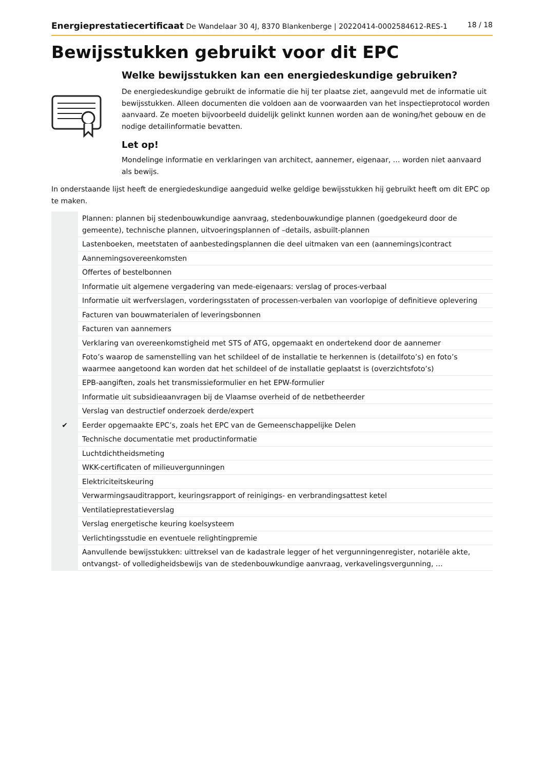Energieprestatiecertificaat De Wandelaar 30 4J, 8370 Blankenberge | 20220414-0002584612-RES-1 18 / 18
Bewijsstukken gebruikt voor dit EPC
Welke bewijsstukken kan een energiedeskundige gebruiken?
De energiedeskundige gebruikt de informatie die hij ter plaatse ziet, aangevuld met de informatie uit bewijsstukken. Alleen documenten die voldoen aan de voorwaarden van het inspectieprotocol worden aanvaard. Ze moeten bijvoorbeeld duidelijk gelinkt kunnen worden aan de woning/het gebouw en de nodige detailinformatie bevatten.
Let op!
Mondelinge informatie en verklaringen van architect, aannemer, eigenaar, … worden niet aanvaard als bewijs.
In onderstaande lijst heeft de energiedeskundige aangeduid welke geldige bewijsstukken hij gebruikt heeft om dit EPC op te maken.
| | Plannen: plannen bij stedenbouwkundige aanvraag, stedenbouwkundige plannen (goedgekeurd door de gemeente), technische plannen, uitvoeringsplannen of –details, asbuilt-plannen |
| | Lastenboeken, meetstaten of aanbestedingsplannen die deel uitmaken van een (aannemings)contract |
| | Aannemingsovereenkomsten |
| | Offertes of bestelbonnen |
| | Informatie uit algemene vergadering van mede-eigenaars: verslag of proces-verbaal |
| | Informatie uit werfverslagen, vorderingsstaten of processen-verbalen van voorlopige of definitieve oplevering |
| | Facturen van bouwmaterialen of leveringsbonnen |
| | Facturen van aannemers |
| | Verklaring van overeenkomstigheid met STS of ATG, opgemaakt en ondertekend door de aannemer |
| | Foto’s waarop de samenstelling van het schildeel of de installatie te herkennen is (detailfoto’s) en foto’s waarmee aangetoond kan worden dat het schildeel of de installatie geplaatst is (overzichtsfoto’s) |
| | EPB-aangiften, zoals het transmissieformulier en het EPW-formulier |
| | Informatie uit subsidieaanvragen bij de Vlaamse overheid of de netbetheerder |
| | Verslag van destructief onderzoek derde/expert |
| ✔ | Eerder opgemaakte EPC’s, zoals het EPC van de Gemeenschappelijke Delen |
| | Technische documentatie met productinformatie |
| | Luchtdichtheidsmeting |
| | WKK-certificaten of milieuvergunningen |
| | Elektriciteitskeuring |
| | Verwarmingsauditrapport, keuringsrapport of reinigings- en verbrandingsattest ketel |
| | Ventilatieprestatieverslag |
| | Verslag energetische keuring koelsysteem |
| | Verlichtingsstudie en eventuele relightingpremie |
| | Aanvullende bewijsstukken: uittreksel van de kadastrale legger of het vergunningenregister, notariële akte, ontvangst- of volledigheidsbewijs van de stedenbouwkundige aanvraag, verkavelingsvergunning, … |